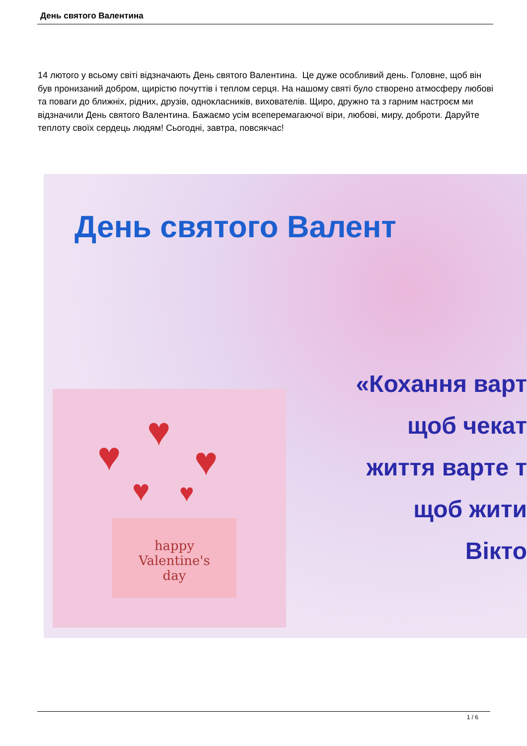День святого Валентина
14 лютого у всьому світі відзначають День святого Валентина. Це дуже особливий день. Головне, щоб він був пронизаний добром, щирістю почуттів і теплом серця. На нашому святі було створено атмосферу любові та поваги до ближніх, рідних, друзів, однокласників, вихователів. Щиро, дружно та з гарним настроєм ми відзначили День святого Валентина. Бажаємо усім всеперемагаючої віри, любові, миру, доброти. Даруйте теплоту своїх сердець людям! Сьогодні, завтра, повсякчас!
День святого Валент
«Кохання варт
щоб чекат
життя варте т
щоб жити
Вікто
♥
♥
♥
♥ ♥
happy
Valentine's
day
1 / 6